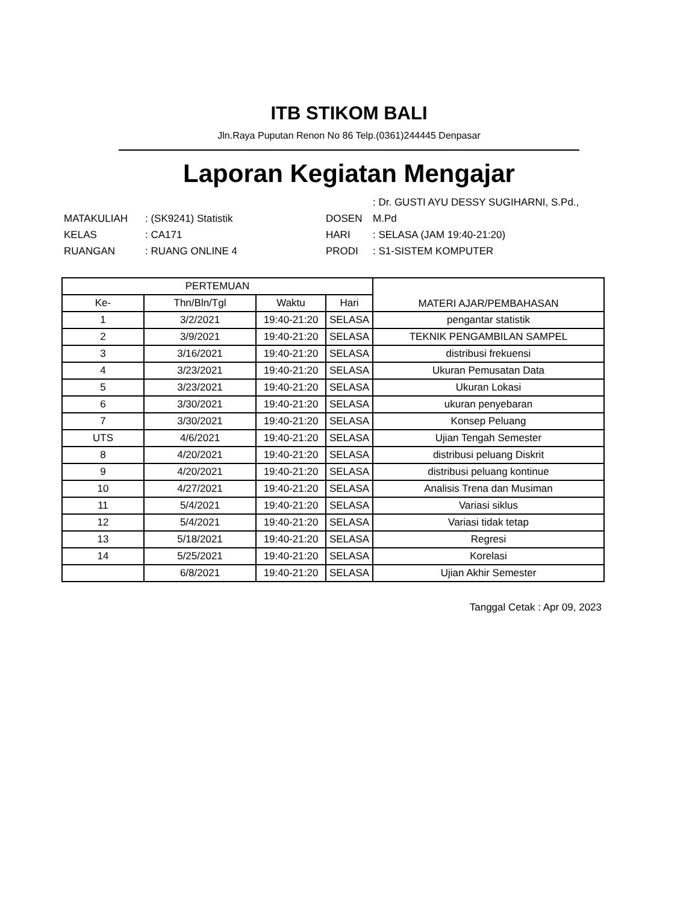ITB STIKOM BALI
Jln.Raya Puputan Renon No 86 Telp.(0361)244445 Denpasar
Laporan Kegiatan Mengajar
| | | | : Dr. GUSTI AYU DESSY SUGIHARNI, S.Pd., |
| MATAKULIAH | : (SK9241) Statistik | DOSEN | M.Pd |
| KELAS | : CA171 | HARI | : SELASA (JAM 19:40-21:20) |
| RUANGAN | : RUANG ONLINE 4 | PRODI | : S1-SISTEM KOMPUTER |
| PERTEMUAN | | | | MATERI AJAR/PEMBAHASAN |
| --- | --- | --- | --- | --- |
| Ke- | Thn/Bln/Tgl | Waktu | Hari | |
| 1 | 3/2/2021 | 19:40-21:20 | SELASA | pengantar statistik |
| 2 | 3/9/2021 | 19:40-21:20 | SELASA | TEKNIK PENGAMBILAN SAMPEL |
| 3 | 3/16/2021 | 19:40-21:20 | SELASA | distribusi frekuensi |
| 4 | 3/23/2021 | 19:40-21:20 | SELASA | Ukuran Pemusatan Data |
| 5 | 3/23/2021 | 19:40-21:20 | SELASA | Ukuran Lokasi |
| 6 | 3/30/2021 | 19:40-21:20 | SELASA | ukuran penyebaran |
| 7 | 3/30/2021 | 19:40-21:20 | SELASA | Konsep Peluang |
| UTS | 4/6/2021 | 19:40-21:20 | SELASA | Ujian Tengah Semester |
| 8 | 4/20/2021 | 19:40-21:20 | SELASA | distribusi peluang Diskrit |
| 9 | 4/20/2021 | 19:40-21:20 | SELASA | distribusi peluang kontinue |
| 10 | 4/27/2021 | 19:40-21:20 | SELASA | Analisis Trena dan Musiman |
| 11 | 5/4/2021 | 19:40-21:20 | SELASA | Variasi siklus |
| 12 | 5/4/2021 | 19:40-21:20 | SELASA | Variasi tidak tetap |
| 13 | 5/18/2021 | 19:40-21:20 | SELASA | Regresi |
| 14 | 5/25/2021 | 19:40-21:20 | SELASA | Korelasi |
| | 6/8/2021 | 19:40-21:20 | SELASA | Ujian Akhir Semester |
Tanggal Cetak : Apr 09, 2023